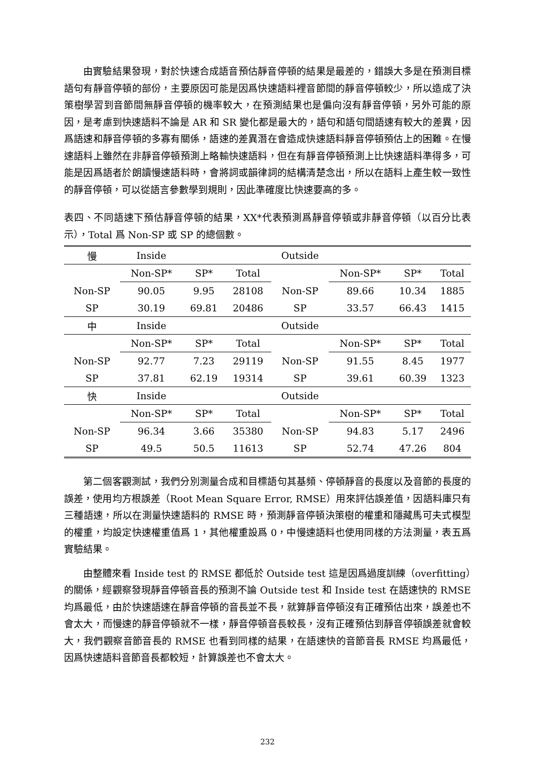由實驗結果發現，對於快速合成語音預估靜音停頓的結果是最差的，錯誤大多是在預測目標語句有靜音停頓的部份，主要原因可能是因爲快速語料裡音節間的靜音停頓較少，所以造成了決策樹學習到音節間無靜音停頓的機率較大，在預測結果也是偏向沒有靜音停頓，另外可能的原因，是考慮到快速語料不論是 AR 和 SR 變化都是最大的，語句和語句間語速有較大的差異，因爲語速和靜音停頓的多寡有關係，語速的差異潛在會造成快速語料靜音停頓預估上的困難。在慢速語料上雖然在非靜音停頓預測上略輸快速語料，但在有靜音停頓預測上比快速語料準得多，可能是因爲語者於朗讀慢速語料時，會將詞或韻律詞的結構清楚念出，所以在語料上產生較一致性的靜音停頓，可以從語言參數學到規則，因此準確度比快速要高的多。
表四、不同語速下預估靜音停頓的結果，XX*代表預測爲靜音停頓或非靜音停頓（以百分比表示），Total 爲 Non-SP 或 SP 的總個數。
| 慢 | Inside | | | | Outside | | | |
| | Non-SP* | SP* | Total | | | Non-SP* | SP* | Total |
| Non-SP | 90.05 | 9.95 | 28108 | | Non-SP | 89.66 | 10.34 | 1885 |
| SP | 30.19 | 69.81 | 20486 | | SP | 33.57 | 66.43 | 1415 |
| 中 | Inside | | | | Outside | | | |
| | Non-SP* | SP* | Total | | | Non-SP* | SP* | Total |
| Non-SP | 92.77 | 7.23 | 29119 | | Non-SP | 91.55 | 8.45 | 1977 |
| SP | 37.81 | 62.19 | 19314 | | SP | 39.61 | 60.39 | 1323 |
| 快 | Inside | | | | Outside | | | |
| | Non-SP* | SP* | Total | | | Non-SP* | SP* | Total |
| Non-SP | 96.34 | 3.66 | 35380 | | Non-SP | 94.83 | 5.17 | 2496 |
| SP | 49.5 | 50.5 | 11613 | | SP | 52.74 | 47.26 | 804 |
第二個客觀測試，我們分別測量合成和目標語句其基頻、停頓靜音的長度以及音節的長度的誤差，使用均方根誤差（Root Mean Square Error, RMSE）用來評估誤差值，因語料庫只有三種語速，所以在測量快速語料的 RMSE 時，預測靜音停頓決策樹的權重和隱藏馬可夫式模型的權重，均設定快速權重值爲 1，其他權重設爲 0，中慢速語料也使用同樣的方法測量，表五爲實驗結果。
由整體來看 Inside test 的 RMSE 都低於 Outside test 這是因爲過度訓練（overfitting）的關係，經觀察發現靜音停頓音長的預測不論 Outside test 和 Inside test 在語速快的 RMSE 均爲最低，由於快速語速在靜音停頓的音長並不長，就算靜音停頓沒有正確預估出來，誤差也不會太大，而慢速的靜音停頓就不一樣，靜音停頓音長較長，沒有正確預估到靜音停頓誤差就會較大，我們觀察音節音長的 RMSE 也看到同樣的結果，在語速快的音節音長 RMSE 均爲最低，因爲快速語料音節音長都較短，計算誤差也不會太大。
232